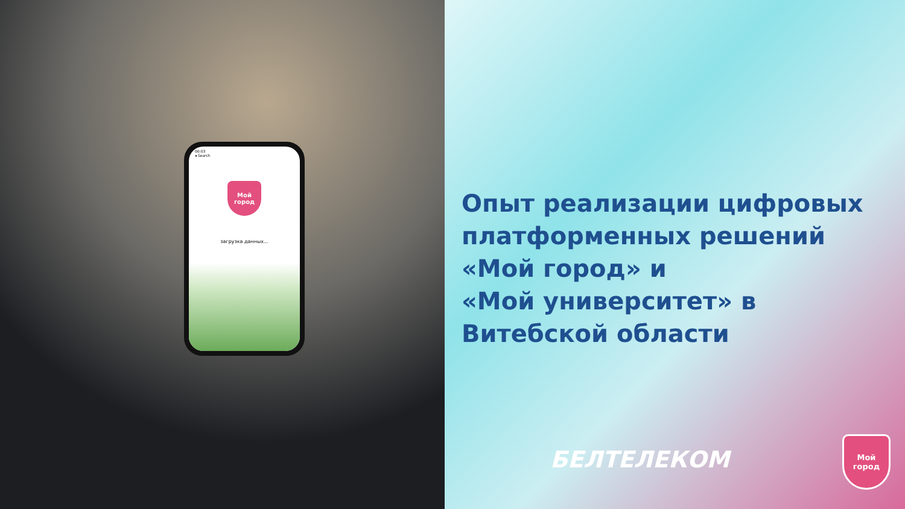00:03
◂ Search
Мой
город
загрузка данных...
Опыт реализации цифровых платформенных решений «Мой город» и
«Мой университет» в Витебской области
БЕЛТЕЛЕКОМ
Мой
город